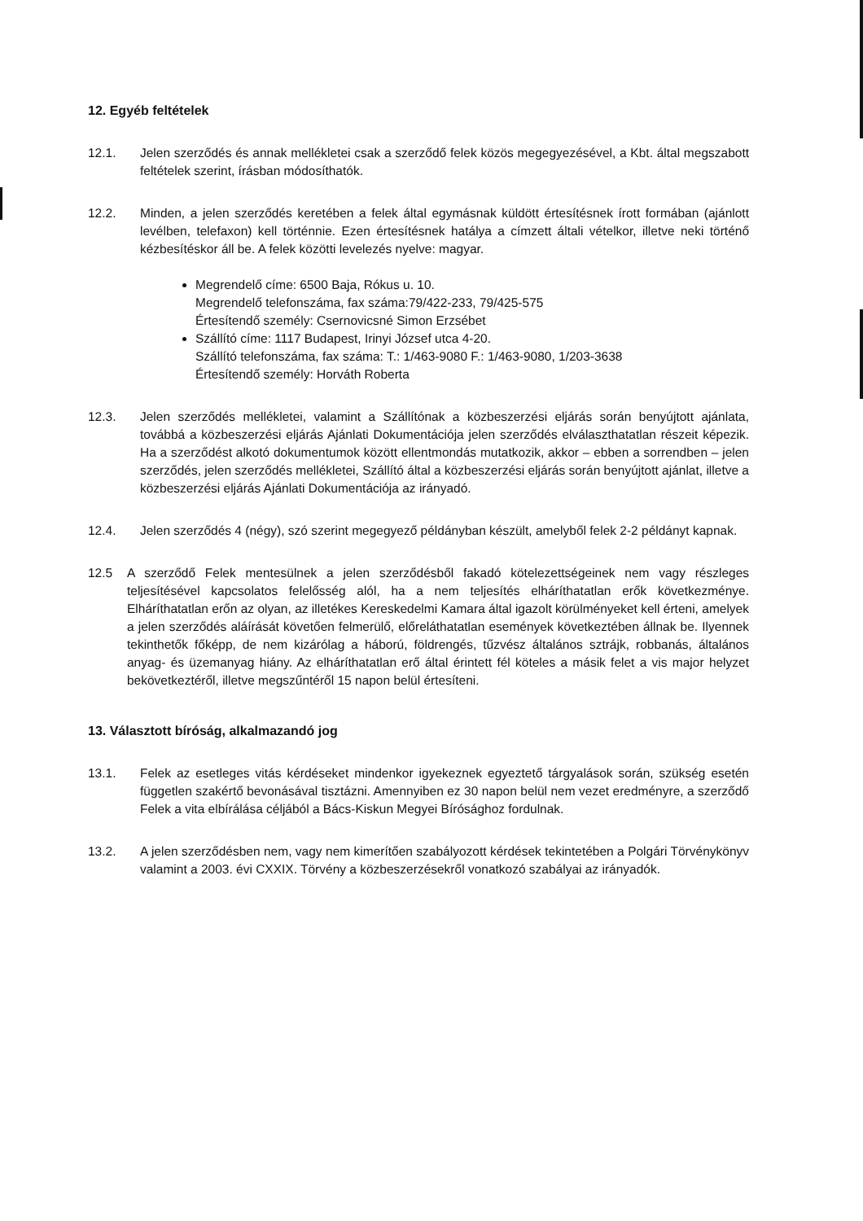12. Egyéb feltételek
12.1. Jelen szerződés és annak mellékletei csak a szerződő felek közös megegyezésével, a Kbt. által megszabott feltételek szerint, írásban módosíthatók.
12.2. Minden, a jelen szerződés keretében a felek által egymásnak küldött értesítésnek írott formában (ajánlott levélben, telefaxon) kell történnie. Ezen értesítésnek hatálya a címzett általi vételkor, illetve neki történő kézbesítéskor áll be. A felek közötti levelezés nyelve: magyar.
Megrendelő címe: 6500 Baja, Rókus u. 10.
Megrendelő telefonszáma, fax száma:79/422-233, 79/425-575
Értesítendő személy: Csernovicsné Simon Erzsébet
Szállító címe: 1117 Budapest, Irinyi József utca 4-20.
Szállító telefonszáma, fax száma: T.: 1/463-9080 F.: 1/463-9080, 1/203-3638
Értesítendő személy: Horváth Roberta
12.3. Jelen szerződés mellékletei, valamint a Szállítónak a közbeszerzési eljárás során benyújtott ajánlata, továbbá a közbeszerzési eljárás Ajánlati Dokumentációja jelen szerződés elválaszthatatlan részeit képezik. Ha a szerződést alkotó dokumentumok között ellentmondás mutatkozik, akkor – ebben a sorrendben – jelen szerződés, jelen szerződés mellékletei, Szállító által a közbeszerzési eljárás során benyújtott ajánlat, illetve a közbeszerzési eljárás Ajánlati Dokumentációja az irányadó.
12.4. Jelen szerződés 4 (négy), szó szerint megegyező példányban készült, amelyből felek 2-2 példányt kapnak.
12.5 A szerződő Felek mentesülnek a jelen szerződésből fakadó kötelezettségeinek nem vagy részleges teljesítésével kapcsolatos felelősség alól, ha a nem teljesítés elháríthatatlan erők következménye. Elháríthatatlan erőn az olyan, az illetékes Kereskedelmi Kamara által igazolt körülményeket kell érteni, amelyek a jelen szerződés aláírását követően felmerülő, előreláthatatlan események következtében állnak be. Ilyennek tekinthetők főképp, de nem kizárólag a háború, földrengés, tűzvész általános sztrájk, robbanás, általános anyag- és üzemanyag hiány. Az elháríthatatlan erő által érintett fél köteles a másik felet a vis major helyzet bekövetkeztéről, illetve megszűntéről 15 napon belül értesíteni.
13. Választott bíróság, alkalmazandó jog
13.1. Felek az esetleges vitás kérdéseket mindenkor igyekeznek egyeztető tárgyalások során, szükség esetén független szakértő bevonásával tisztázni. Amennyiben ez 30 napon belül nem vezet eredményre, a szerződő Felek a vita elbírálása céljából a Bács-Kiskun Megyei Bírósághoz fordulnak.
13.2. A jelen szerződésben nem, vagy nem kimerítően szabályozott kérdések tekintetében a Polgári Törvénykönyv valamint a 2003. évi CXXIX. Törvény a közbeszerzésekről vonatkozó szabályai az irányadók.